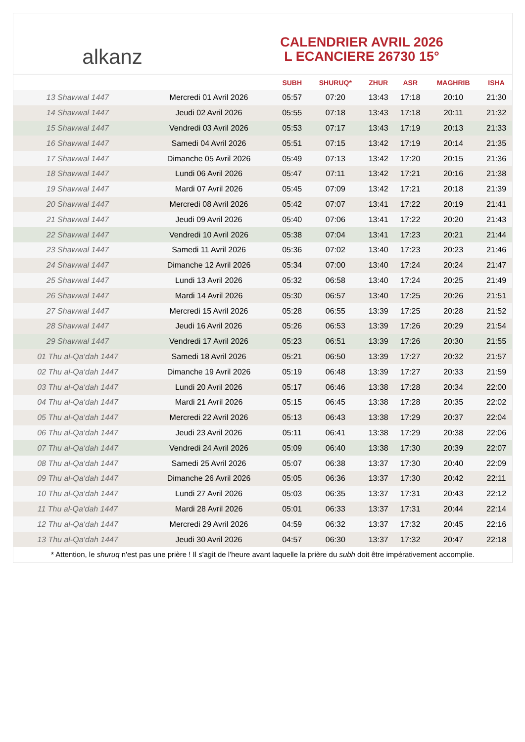alkanz
CALENDRIER AVRIL 2026
L ECANCIERE 26730 15°
| | | SUBH | SHURUQ* | ZHUR | ASR | MAGHRIB | ISHA |
| --- | --- | --- | --- | --- | --- | --- | --- |
| 13 Shawwal 1447 | Mercredi 01 Avril 2026 | 05:57 | 07:20 | 13:43 | 17:18 | 20:10 | 21:30 |
| 14 Shawwal 1447 | Jeudi 02 Avril 2026 | 05:55 | 07:18 | 13:43 | 17:18 | 20:11 | 21:32 |
| 15 Shawwal 1447 | Vendredi 03 Avril 2026 | 05:53 | 07:17 | 13:43 | 17:19 | 20:13 | 21:33 |
| 16 Shawwal 1447 | Samedi 04 Avril 2026 | 05:51 | 07:15 | 13:42 | 17:19 | 20:14 | 21:35 |
| 17 Shawwal 1447 | Dimanche 05 Avril 2026 | 05:49 | 07:13 | 13:42 | 17:20 | 20:15 | 21:36 |
| 18 Shawwal 1447 | Lundi 06 Avril 2026 | 05:47 | 07:11 | 13:42 | 17:21 | 20:16 | 21:38 |
| 19 Shawwal 1447 | Mardi 07 Avril 2026 | 05:45 | 07:09 | 13:42 | 17:21 | 20:18 | 21:39 |
| 20 Shawwal 1447 | Mercredi 08 Avril 2026 | 05:42 | 07:07 | 13:41 | 17:22 | 20:19 | 21:41 |
| 21 Shawwal 1447 | Jeudi 09 Avril 2026 | 05:40 | 07:06 | 13:41 | 17:22 | 20:20 | 21:43 |
| 22 Shawwal 1447 | Vendredi 10 Avril 2026 | 05:38 | 07:04 | 13:41 | 17:23 | 20:21 | 21:44 |
| 23 Shawwal 1447 | Samedi 11 Avril 2026 | 05:36 | 07:02 | 13:40 | 17:23 | 20:23 | 21:46 |
| 24 Shawwal 1447 | Dimanche 12 Avril 2026 | 05:34 | 07:00 | 13:40 | 17:24 | 20:24 | 21:47 |
| 25 Shawwal 1447 | Lundi 13 Avril 2026 | 05:32 | 06:58 | 13:40 | 17:24 | 20:25 | 21:49 |
| 26 Shawwal 1447 | Mardi 14 Avril 2026 | 05:30 | 06:57 | 13:40 | 17:25 | 20:26 | 21:51 |
| 27 Shawwal 1447 | Mercredi 15 Avril 2026 | 05:28 | 06:55 | 13:39 | 17:25 | 20:28 | 21:52 |
| 28 Shawwal 1447 | Jeudi 16 Avril 2026 | 05:26 | 06:53 | 13:39 | 17:26 | 20:29 | 21:54 |
| 29 Shawwal 1447 | Vendredi 17 Avril 2026 | 05:23 | 06:51 | 13:39 | 17:26 | 20:30 | 21:55 |
| 01 Thu al-Qa‘dah 1447 | Samedi 18 Avril 2026 | 05:21 | 06:50 | 13:39 | 17:27 | 20:32 | 21:57 |
| 02 Thu al-Qa‘dah 1447 | Dimanche 19 Avril 2026 | 05:19 | 06:48 | 13:39 | 17:27 | 20:33 | 21:59 |
| 03 Thu al-Qa‘dah 1447 | Lundi 20 Avril 2026 | 05:17 | 06:46 | 13:38 | 17:28 | 20:34 | 22:00 |
| 04 Thu al-Qa‘dah 1447 | Mardi 21 Avril 2026 | 05:15 | 06:45 | 13:38 | 17:28 | 20:35 | 22:02 |
| 05 Thu al-Qa‘dah 1447 | Mercredi 22 Avril 2026 | 05:13 | 06:43 | 13:38 | 17:29 | 20:37 | 22:04 |
| 06 Thu al-Qa‘dah 1447 | Jeudi 23 Avril 2026 | 05:11 | 06:41 | 13:38 | 17:29 | 20:38 | 22:06 |
| 07 Thu al-Qa‘dah 1447 | Vendredi 24 Avril 2026 | 05:09 | 06:40 | 13:38 | 17:30 | 20:39 | 22:07 |
| 08 Thu al-Qa‘dah 1447 | Samedi 25 Avril 2026 | 05:07 | 06:38 | 13:37 | 17:30 | 20:40 | 22:09 |
| 09 Thu al-Qa‘dah 1447 | Dimanche 26 Avril 2026 | 05:05 | 06:36 | 13:37 | 17:30 | 20:42 | 22:11 |
| 10 Thu al-Qa‘dah 1447 | Lundi 27 Avril 2026 | 05:03 | 06:35 | 13:37 | 17:31 | 20:43 | 22:12 |
| 11 Thu al-Qa‘dah 1447 | Mardi 28 Avril 2026 | 05:01 | 06:33 | 13:37 | 17:31 | 20:44 | 22:14 |
| 12 Thu al-Qa‘dah 1447 | Mercredi 29 Avril 2026 | 04:59 | 06:32 | 13:37 | 17:32 | 20:45 | 22:16 |
| 13 Thu al-Qa‘dah 1447 | Jeudi 30 Avril 2026 | 04:57 | 06:30 | 13:37 | 17:32 | 20:47 | 22:18 |
* Attention, le shuruq n'est pas une prière ! Il s'agit de l'heure avant laquelle la prière du subh doit être impérativement accomplie.